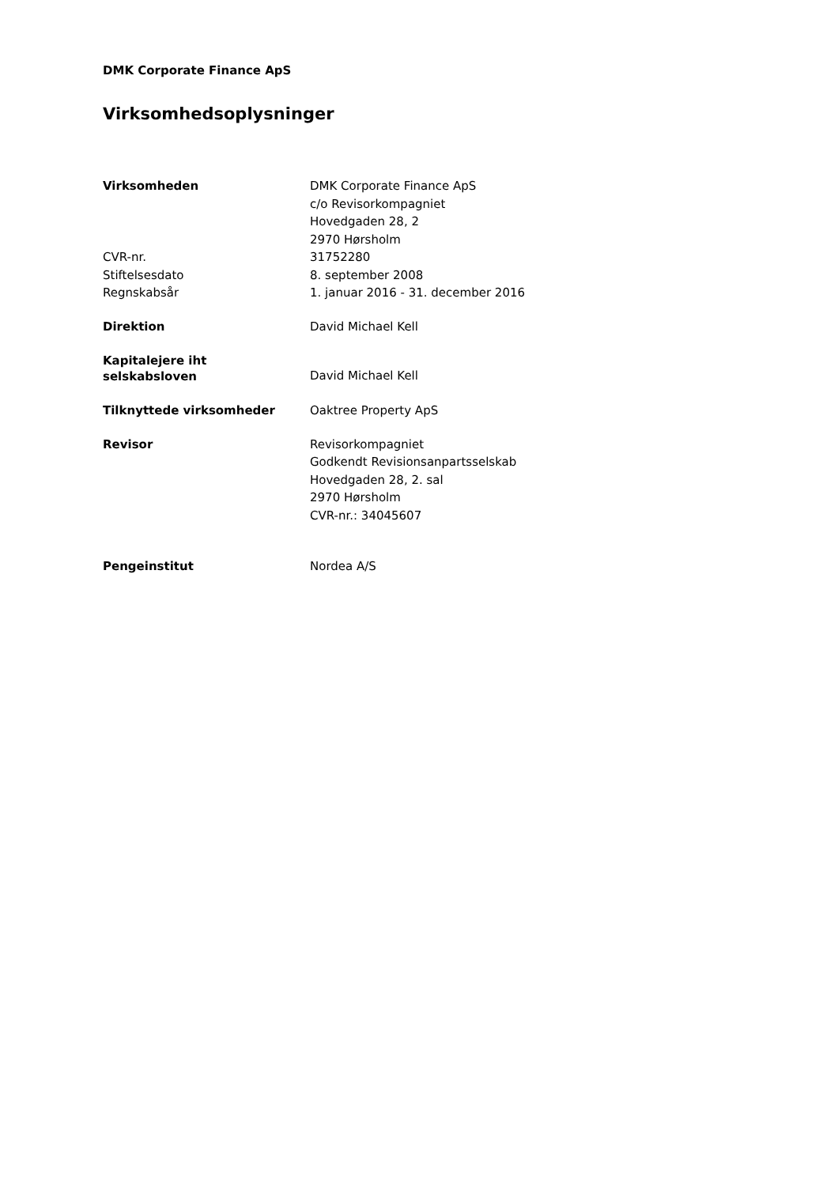DMK Corporate Finance ApS
Virksomhedsoplysninger
Virksomheden DMK Corporate Finance ApS
c/o Revisorkompagniet
Hovedgaden 28, 2
2970 Hørsholm
CVR-nr. 31752280
Stiftelsesdato 8. september 2008
Regnskabsår 1. januar 2016 - 31. december 2016
Direktion David Michael Kell
Kapitalejere iht
selskabsloven
David Michael Kell
Tilknyttede virksomheder Oaktree Property ApS
Revisor Revisorkompagniet
Godkendt Revisionsanpartsselskab
Hovedgaden 28, 2. sal
2970 Hørsholm
CVR-nr.: 34045607
Pengeinstitut Nordea A/S